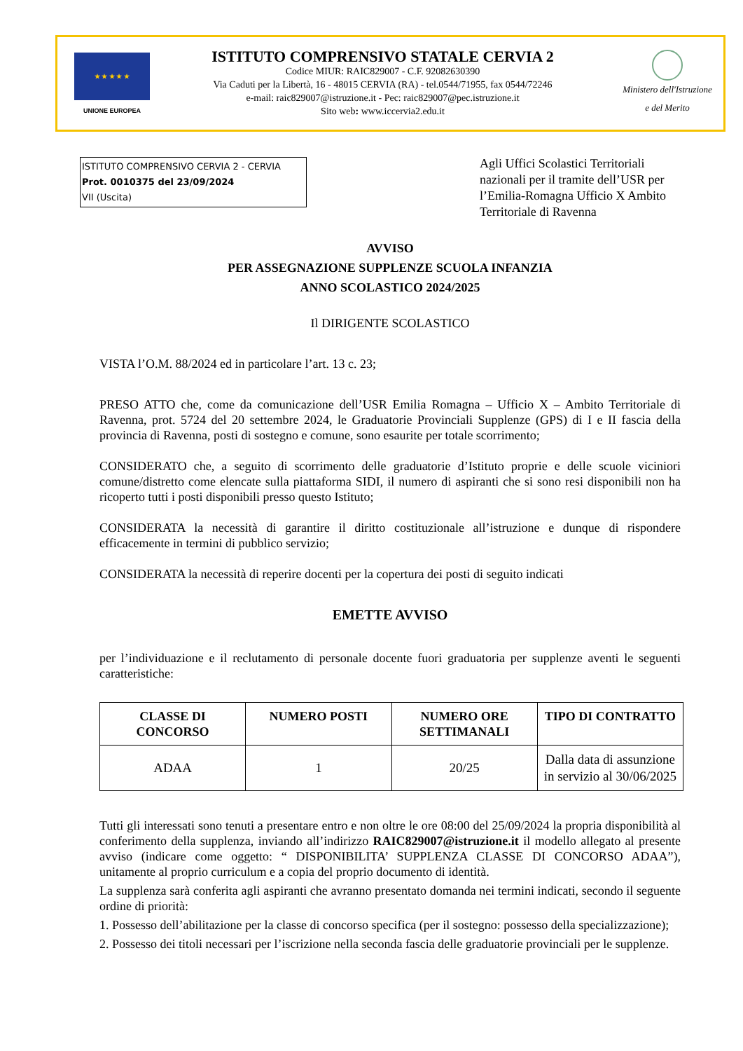★ ★ ★ ★ ★
UNIONE EUROPEA
ISTITUTO COMPRENSIVO STATALE CERVIA 2
Codice MIUR: RAIC829007 - C.F. 92082630390
Via Caduti per la Libertà, 16 - 48015 CERVIA (RA) - tel.0544/71955, fax 0544/72246
e-mail: raic829007@istruzione.it - Pec: raic829007@pec.istruzione.it
Sito web: www.iccervia2.edu.it
Ministero dell'Istruzione
e del Merito
ISTITUTO COMPRENSIVO CERVIA 2 - CERVIA
Prot. 0010375 del 23/09/2024
VII (Uscita)
Agli Uffici Scolastici Territoriali nazionali per il tramite dell’USR per l’Emilia-Romagna Ufficio X Ambito Territoriale di Ravenna
AVVISO
PER ASSEGNAZIONE SUPPLENZE SCUOLA INFANZIA
ANNO SCOLASTICO 2024/2025
Il DIRIGENTE SCOLASTICO
VISTA l’O.M. 88/2024 ed in particolare l’art. 13 c. 23;
PRESO ATTO che, come da comunicazione dell’USR Emilia Romagna – Ufficio X – Ambito Territoriale di Ravenna, prot. 5724 del 20 settembre 2024, le Graduatorie Provinciali Supplenze (GPS) di I e II fascia della provincia di Ravenna, posti di sostegno e comune, sono esaurite per totale scorrimento;
CONSIDERATO che, a seguito di scorrimento delle graduatorie d’Istituto proprie e delle scuole viciniori comune/distretto come elencate sulla piattaforma SIDI, il numero di aspiranti che si sono resi disponibili non ha ricoperto tutti i posti disponibili presso questo Istituto;
CONSIDERATA la necessità di garantire il diritto costituzionale all’istruzione e dunque di rispondere efficacemente in termini di pubblico servizio;
CONSIDERATA la necessità di reperire docenti per la copertura dei posti di seguito indicati
EMETTE AVVISO
per l’individuazione e il reclutamento di personale docente fuori graduatoria per supplenze aventi le seguenti caratteristiche:
| CLASSE DI CONCORSO | NUMERO POSTI | NUMERO ORE SETTIMANALI | TIPO DI CONTRATTO |
| --- | --- | --- | --- |
| ADAA | 1 | 20/25 | Dalla data di assunzione in servizio al 30/06/2025 |
Tutti gli interessati sono tenuti a presentare entro e non oltre le ore 08:00 del 25/09/2024 la propria disponibilità al conferimento della supplenza, inviando all’indirizzo RAIC829007@istruzione.it il modello allegato al presente avviso (indicare come oggetto: “ DISPONIBILITA’ SUPPLENZA CLASSE DI CONCORSO ADAA”), unitamente al proprio curriculum e a copia del proprio documento di identità.
La supplenza sarà conferita agli aspiranti che avranno presentato domanda nei termini indicati, secondo il seguente ordine di priorità:
1. Possesso dell’abilitazione per la classe di concorso specifica (per il sostegno: possesso della specializzazione);
2. Possesso dei titoli necessari per l’iscrizione nella seconda fascia delle graduatorie provinciali per le supplenze.